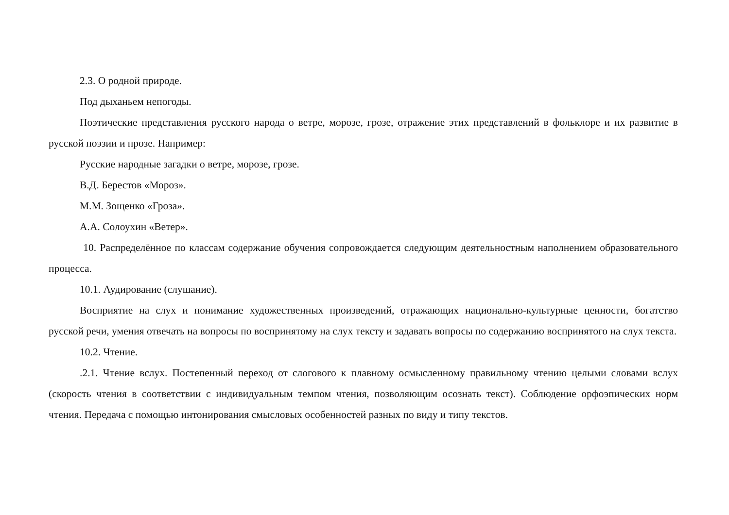2.3. О родной природе.
Под дыханьем непогоды.
Поэтические представления русского народа о ветре, морозе, грозе, отражение этих представлений в фольклоре и их развитие в русской поэзии и прозе. Например:
Русские народные загадки о ветре, морозе, грозе.
В.Д. Берестов «Мороз».
М.М. Зощенко «Гроза».
А.А. Солоухин «Ветер».
10. Распределённое по классам содержание обучения сопровождается следующим деятельностным наполнением образовательного процесса.
10.1. Аудирование (слушание).
Восприятие на слух и понимание художественных произведений, отражающих национально-культурные ценности, богатство русской речи, умения отвечать на вопросы по воспринятому на слух тексту и задавать вопросы по содержанию воспринятого на слух текста.
10.2. Чтение.
.2.1. Чтение вслух. Постепенный переход от слогового к плавному осмысленному правильному чтению целыми словами вслух (скорость чтения в соответствии с индивидуальным темпом чтения, позволяющим осознать текст). Соблюдение орфоэпических норм чтения. Передача с помощью интонирования смысловых особенностей разных по виду и типу текстов.